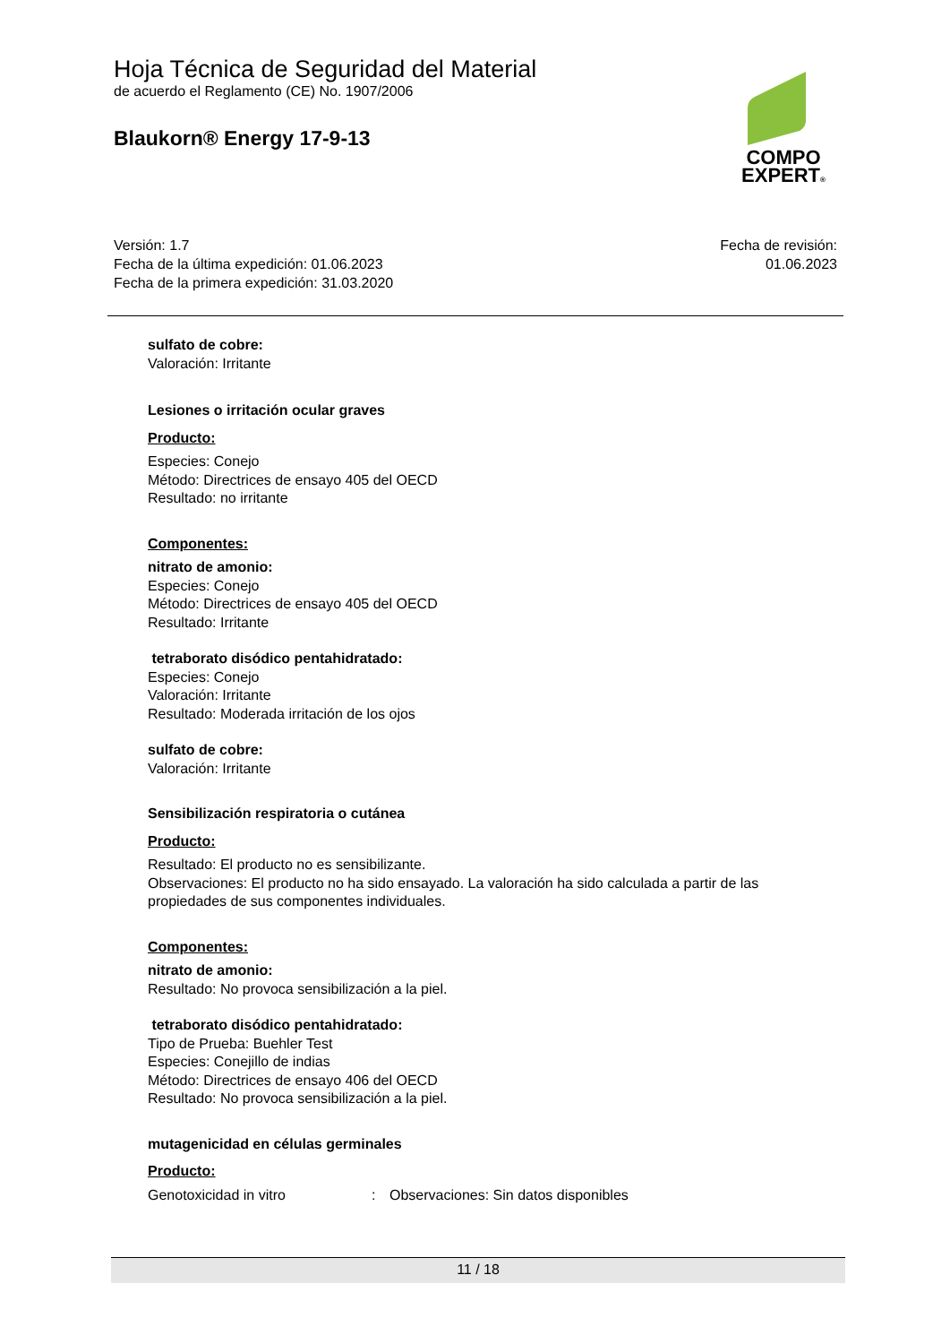Hoja Técnica de Seguridad del Material
de acuerdo el Reglamento (CE) No. 1907/2006
Blaukorn® Energy 17-9-13
COMPO
EXPERT®
Versión: 1.7
Fecha de la última expedición: 01.06.2023
Fecha de la primera expedición: 31.03.2020
Fecha de revisión:
01.06.2023
sulfato de cobre:
Valoración: Irritante
Lesiones o irritación ocular graves
Producto:
Especies: Conejo
Método: Directrices de ensayo 405 del OECD
Resultado: no irritante
Componentes:
nitrato de amonio:
Especies: Conejo
Método: Directrices de ensayo 405 del OECD
Resultado: Irritante
tetraborato disódico pentahidratado:
Especies: Conejo
Valoración: Irritante
Resultado: Moderada irritación de los ojos
sulfato de cobre:
Valoración: Irritante
Sensibilización respiratoria o cutánea
Producto:
Resultado: El producto no es sensibilizante.
Observaciones: El producto no ha sido ensayado. La valoración ha sido calculada a partir de las propiedades de sus componentes individuales.
Componentes:
nitrato de amonio:
Resultado: No provoca sensibilización a la piel.
tetraborato disódico pentahidratado:
Tipo de Prueba: Buehler Test
Especies: Conejillo de indias
Método: Directrices de ensayo 406 del OECD
Resultado: No provoca sensibilización a la piel.
mutagenicidad en células germinales
Producto:
Genotoxicidad in vitro: Observaciones: Sin datos disponibles
11 / 18